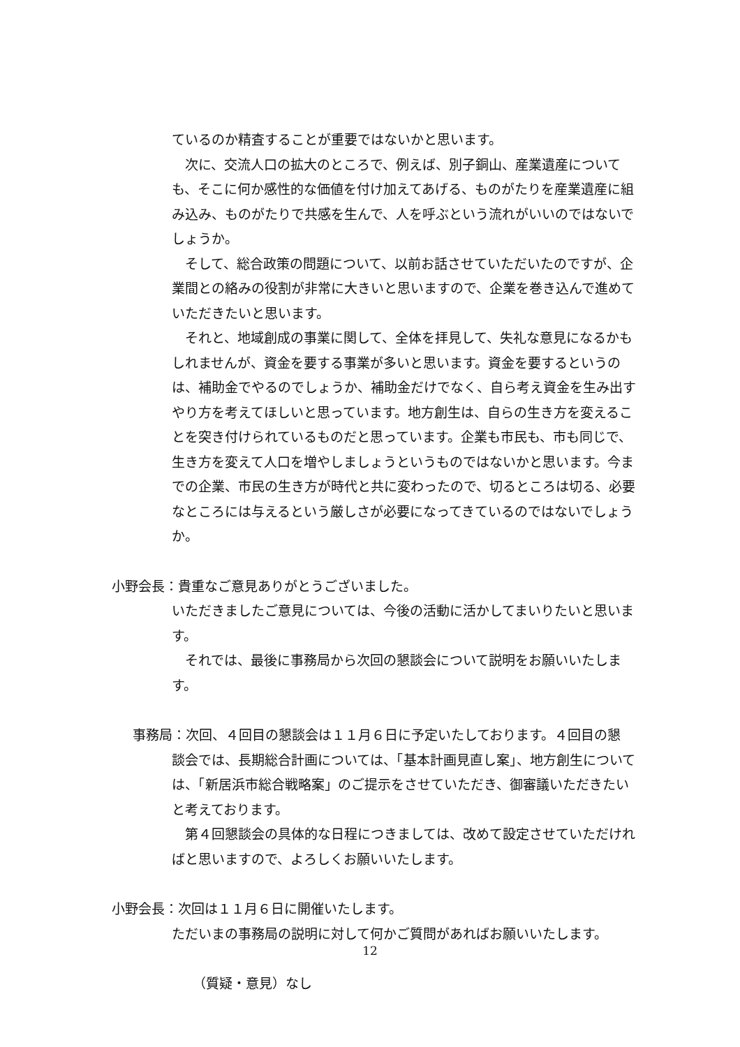ているのか精査することが重要ではないかと思います。
次に、交流人口の拡大のところで、例えば、別子銅山、産業遺産についても、そこに何か感性的な価値を付け加えてあげる、ものがたりを産業遺産に組み込み、ものがたりで共感を生んで、人を呼ぶという流れがいいのではないでしょうか。
そして、総合政策の問題について、以前お話させていただいたのですが、企業間との絡みの役割が非常に大きいと思いますので、企業を巻き込んで進めていただきたいと思います。
それと、地域創成の事業に関して、全体を拝見して、失礼な意見になるかもしれませんが、資金を要する事業が多いと思います。資金を要するというのは、補助金でやるのでしょうか、補助金だけでなく、自ら考え資金を生み出すやり方を考えてほしいと思っています。地方創生は、自らの生き方を変えることを突き付けられているものだと思っています。企業も市民も、市も同じで、生き方を変えて人口を増やしましょうというものではないかと思います。今までの企業、市民の生き方が時代と共に変わったので、切るところは切る、必要なところには与えるという厳しさが必要になってきているのではないでしょうか。
小野会長： 貴重なご意見ありがとうございました。
いただきましたご意見については、今後の活動に活かしてまいりたいと思います。
それでは、最後に事務局から次回の懇談会について説明をお願いいたします。
事務局： 次回、４回目の懇談会は１１月６日に予定いたしております。４回目の懇
談会では、長期総合計画については、「基本計画見直し案」、地方創生については、「新居浜市総合戦略案」のご提示をさせていただき、御審議いただきたいと考えております。
第４回懇談会の具体的な日程につきましては、改めて設定させていただければと思いますので、よろしくお願いいたします。
小野会長： 次回は１１月６日に開催いたします。
ただいまの事務局の説明に対して何かご質問があればお願いいたします。
（質疑・意見）なし
12